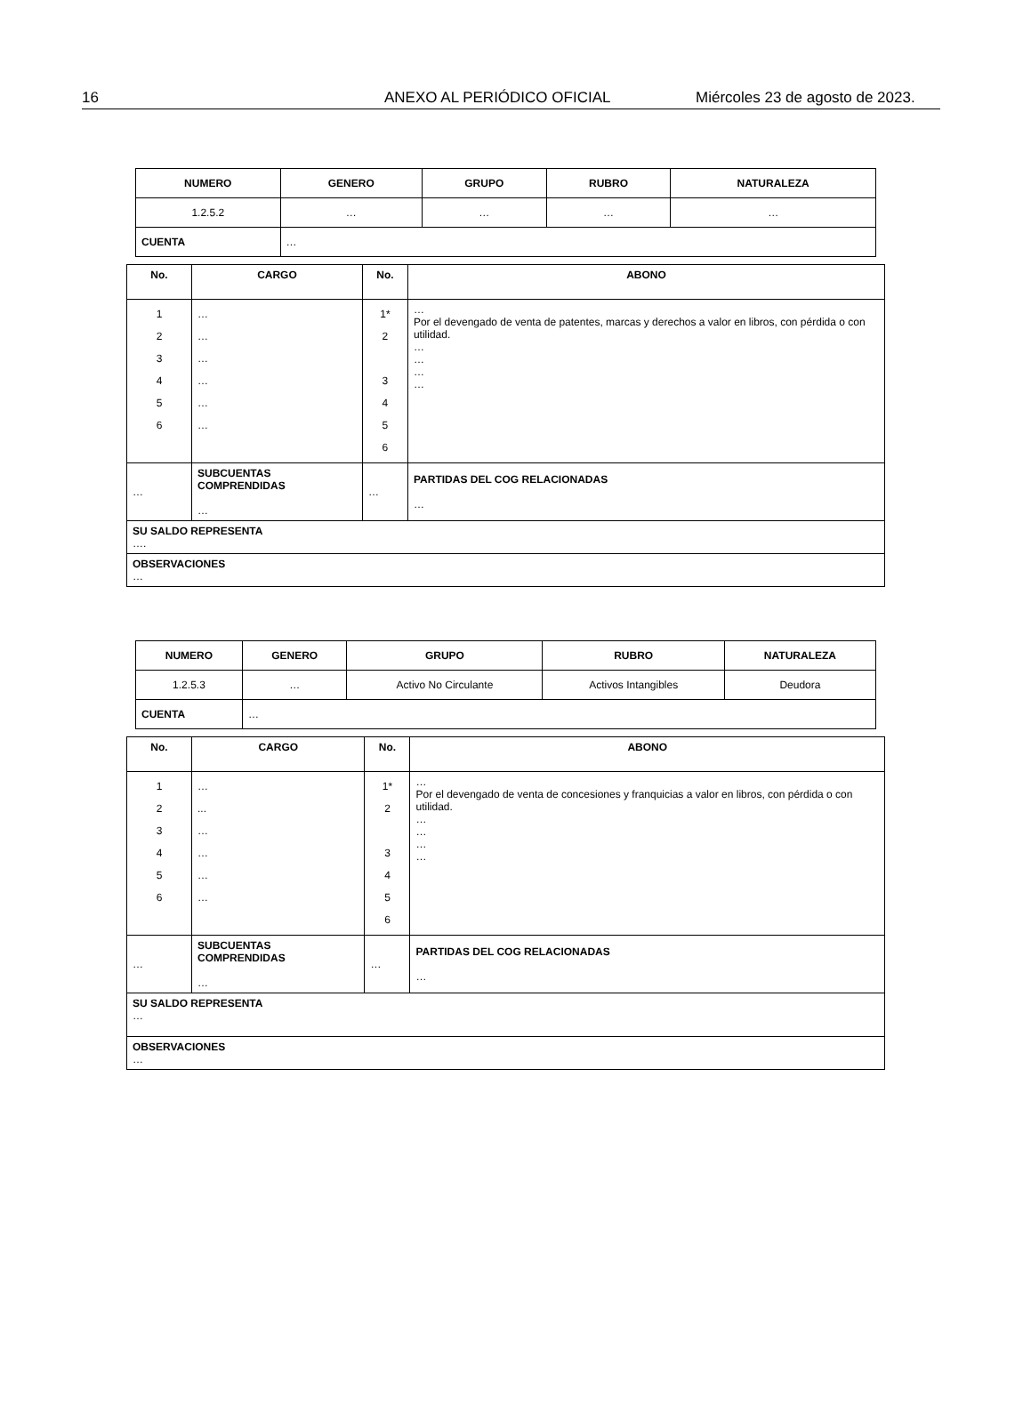16 ANEXO AL PERIÓDICO OFICIAL Miércoles 23 de agosto de 2023.
| NUMERO | GENERO | GRUPO | RUBRO | NATURALEZA |
| --- | --- | --- | --- | --- |
| 1.2.5.2 | … | … | … | … |
| CUENTA | … | | | |
| No. | CARGO | No. | ABONO |
| --- | --- | --- | --- |
| 1 2 3 4 5 6 | … … … … … … | 1* 2 3 4 5 6 | … Por el devengado de venta de patentes, marcas y derechos a valor en libros, con pérdida o con utilidad. … … … … |
| … | SUBCUENTAS COMPRENDIDAS … | … | PARTIDAS DEL COG RELACIONADAS … |
| SU SALDO REPRESENTA …. | | | |
| OBSERVACIONES … | | | |
| NUMERO | GENERO | GRUPO | RUBRO | NATURALEZA |
| --- | --- | --- | --- | --- |
| 1.2.5.3 | … | Activo No Circulante | Activos Intangibles | Deudora |
| CUENTA | … | | | |
| No. | CARGO | No. | ABONO |
| --- | --- | --- | --- |
| 1 2 3 4 5 6 | … ... … … … … | 1* 2 3 4 5 6 | … Por el devengado de venta de concesiones y franquicias a valor en libros, con pérdida o con utilidad. … … … … |
| … | SUBCUENTAS COMPRENDIDAS … | … | PARTIDAS DEL COG RELACIONADAS … |
| SU SALDO REPRESENTA … | | | |
| OBSERVACIONES … | | | |